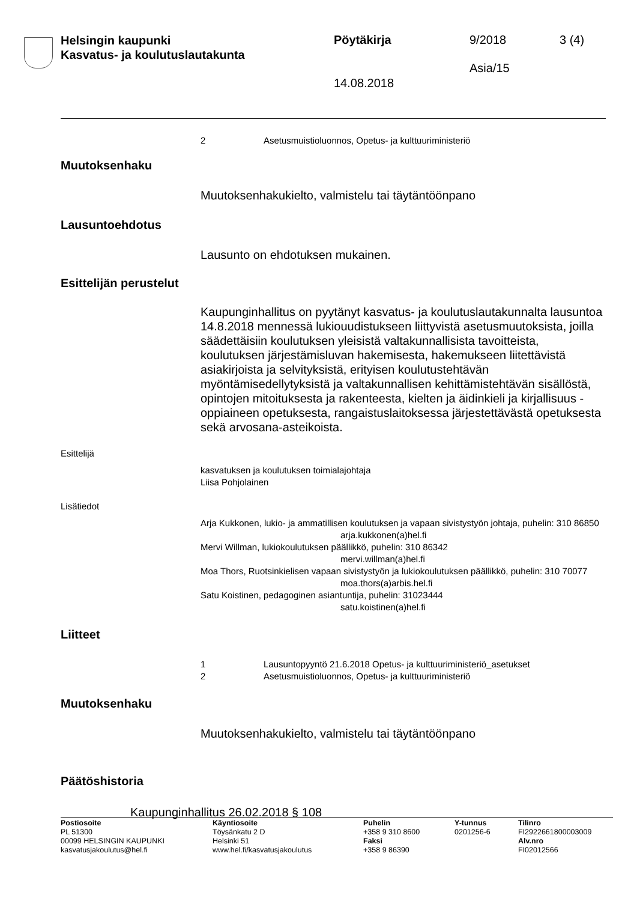Helsingin kaupunki
Kasvatus- ja koulutuslautakunta
Pöytäkirja 9/2018 3 (4)
Asia/15
14.08.2018
2 Asetusmuistioluonnos, Opetus- ja kulttuuriministeriö
Muutoksenhaku
Muutoksenhakukielto, valmistelu tai täytäntöönpano
Lausuntoehdotus
Lausunto on ehdotuksen mukainen.
Esittelijän perustelut
Kaupunginhallitus on pyytänyt kasvatus- ja koulutuslautakunnalta lausuntoa 14.8.2018 mennessä lukiouudistukseen liittyvistä asetusmuutoksista, joilla säädettäisiin koulutuksen yleisistä valtakunnallisista tavoitteista, koulutuksen järjestämisluvan hakemisesta, hakemukseen liitettävistä asiakirjoista ja selvityksistä, erityisen koulutustehtävän myöntämisedellytyksistä ja valtakunnallisen kehittämistehtävän sisällöstä, opintojen mitoituksesta ja rakenteesta, kielten ja äidinkieli ja kirjallisuus -oppiaineen opetuksesta, rangaistuslaitoksessa järjestettävästä opetuksesta sekä arvosana-asteikoista.
Esittelijä
kasvatuksen ja koulutuksen toimialajohtaja
Liisa Pohjolainen
Lisätiedot
Arja Kukkonen, lukio- ja ammatillisen koulutuksen ja vapaan sivistystyön johtaja, puhelin: 310 86850
arja.kukkonen(a)hel.fi
Mervi Willman, lukiokoulutuksen päällikkö, puhelin: 310 86342
mervi.willman(a)hel.fi
Moa Thors, Ruotsinkielisen vapaan sivistystyön ja lukiokoulutuksen päällikkö, puhelin: 310 70077
moa.thors(a)arbis.hel.fi
Satu Koistinen, pedagoginen asiantuntija, puhelin: 31023444
satu.koistinen(a)hel.fi
Liitteet
1 Lausuntopyyntö 21.6.2018 Opetus- ja kulttuuriministeriö_asetukset
2 Asetusmuistioluonnos, Opetus- ja kulttuuriministeriö
Muutoksenhaku
Muutoksenhakukielto, valmistelu tai täytäntöönpano
Päätöshistoria
Kaupunginhallitus 26.02.2018 § 108
Postiosoite
PL 51300
00099 HELSINGIN KAUPUNKI
kasvatusjakoulutus@hel.fi
Käyntiosoite
Töysänkatu 2 D
Helsinki 51
www.hel.fi/kasvatusjakoulutus
Puhelin
+358 9 310 8600
Faksi
+358 9 86390
Y-tunnus
0201256-6
Tilinro
FI2922661800003009
Alv.nro
FI02012566